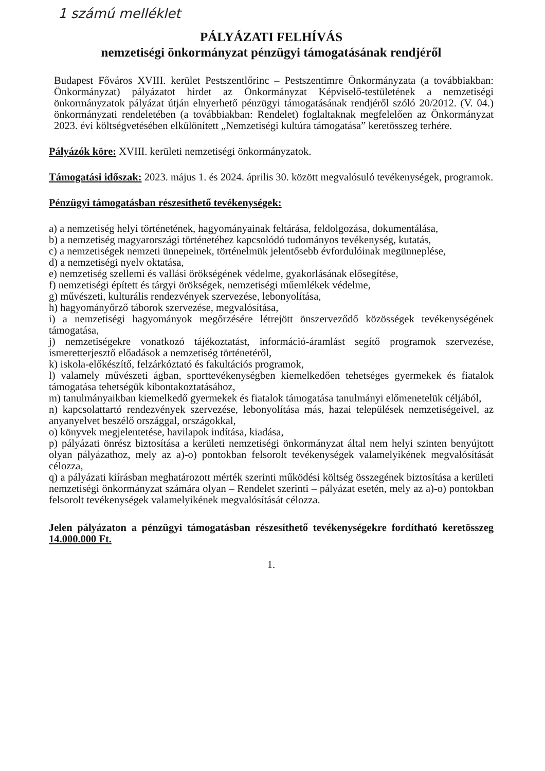1 számú melléklet
PÁLYÁZATI FELHÍVÁS
nemzetiségi önkormányzat pénzügyi támogatásának rendjéről
Budapest Főváros XVIII. kerület Pestszentlőrinc – Pestszentimre Önkormányzata (a továbbiakban: Önkormányzat) pályázatot hirdet az Önkormányzat Képviselő-testületének a nemzetiségi önkormányzatok pályázat útján elnyerhető pénzügyi támogatásának rendjéről szóló 20/2012. (V. 04.) önkormányzati rendeletében (a továbbiakban: Rendelet) foglaltaknak megfelelően az Önkormányzat 2023. évi költségvetésében elkülönített „Nemzetiségi kultúra támogatása” keretösszeg terhére.
Pályázók köre: XVIII. kerületi nemzetiségi önkormányzatok.
Támogatási időszak: 2023. május 1. és 2024. április 30. között megvalósuló tevékenységek, programok.
Pénzügyi támogatásban részesíthető tevékenységek:
a) a nemzetiség helyi történetének, hagyományainak feltárása, feldolgozása, dokumentálása,
b) a nemzetiség magyarországi történetéhez kapcsolódó tudományos tevékenység, kutatás,
c) a nemzetiségek nemzeti ünnepeinek, történelmük jelentősebb évfordulóinak megünneplése,
d) a nemzetiségi nyelv oktatása,
e) nemzetiség szellemi és vallási örökségének védelme, gyakorlásának elősegítése,
f) nemzetiségi épített és tárgyi örökségek, nemzetiségi műemlékek védelme,
g) művészeti, kulturális rendezvények szervezése, lebonyolítása,
h) hagyományőrző táborok szervezése, megvalósítása,
i) a nemzetiségi hagyományok megőrzésére létrejött önszerveződő közösségek tevékenységének támogatása,
j) nemzetiségekre vonatkozó tájékoztatást, információ-áramlást segítő programok szervezése, ismeretterjesztő előadások a nemzetiség történetéről,
k) iskola-előkészítő, felzárkóztató és fakultációs programok,
l) valamely művészeti ágban, sporttevékenységben kiemelkedően tehetséges gyermekek és fiatalok támogatása tehetségük kibontakoztatásához,
m) tanulmányaikban kiemelkedő gyermekek és fiatalok támogatása tanulmányi előmenetelük céljából,
n) kapcsolattartó rendezvények szervezése, lebonyolítása más, hazai települések nemzetiségeivel, az anyanyelvet beszélő országgal, országokkal,
o) könyvek megjelentetése, havilapok indítása, kiadása,
p) pályázati önrész biztosítása a kerületi nemzetiségi önkormányzat által nem helyi szinten benyújtott olyan pályázathoz, mely az a)-o) pontokban felsorolt tevékenységek valamelyikének megvalósítását célozza,
q) a pályázati kiírásban meghatározott mérték szerinti működési költség összegének biztosítása a kerületi nemzetiségi önkormányzat számára olyan – Rendelet szerinti – pályázat esetén, mely az a)-o) pontokban felsorolt tevékenységek valamelyikének megvalósítását célozza.
Jelen pályázaton a pénzügyi támogatásban részesíthető tevékenységekre fordítható keretösszeg 14.000.000 Ft.
1.